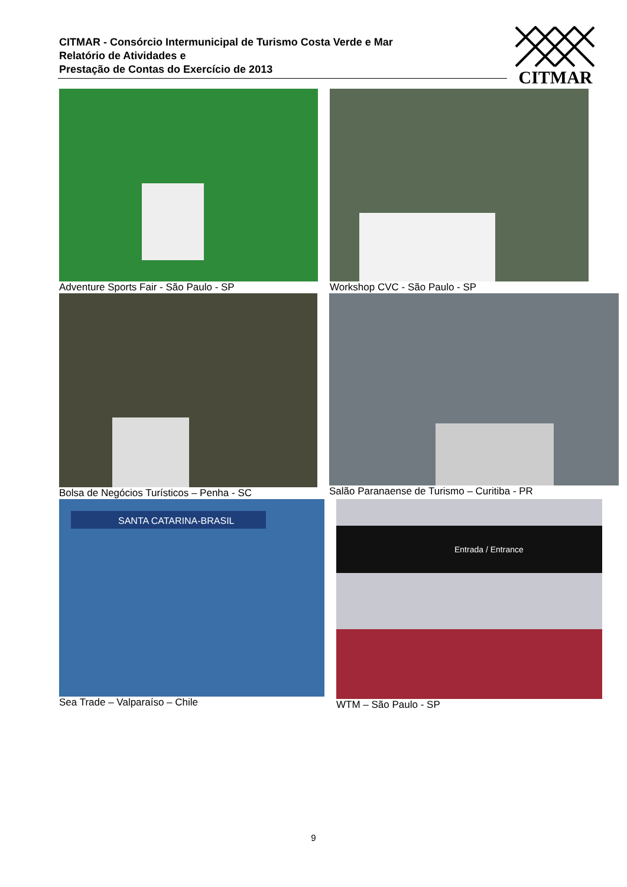CITMAR - Consórcio Intermunicipal de Turismo Costa Verde e Mar
Relatório de Atividades e
Prestação de Contas do Exercício de 2013
CITMAR
Adventure Sports Fair - São Paulo - SP
Workshop CVC - São Paulo - SP
Bolsa de Negócios Turísticos – Penha - SC
Salão Paranaense de Turismo – Curitiba - PR
SANTA CATARINA-BRASIL
Sea Trade – Valparaíso – Chile
Entrada / Entrance
WTM – São Paulo - SP
9